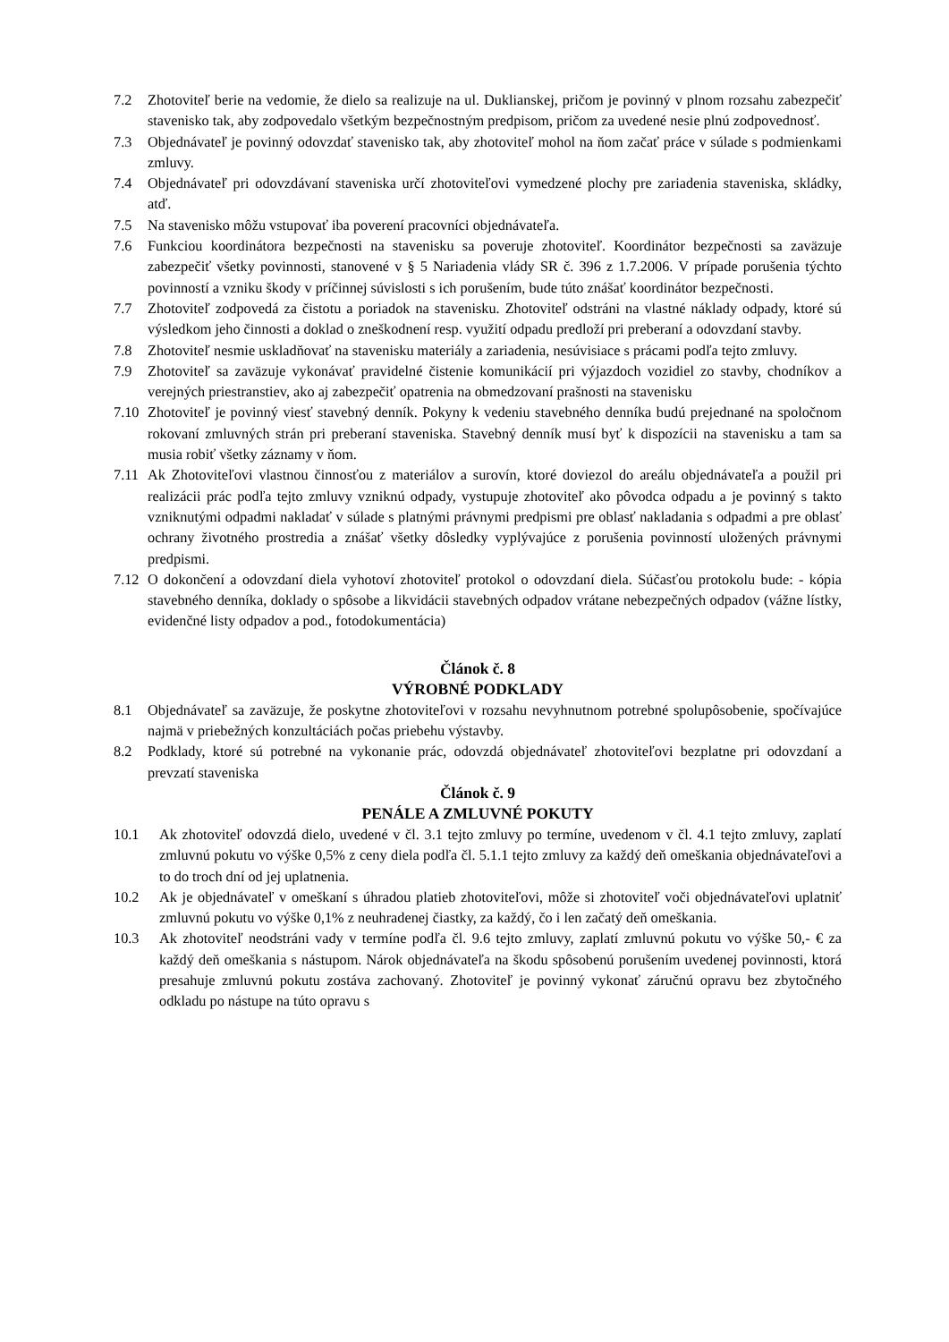7.2 Zhotoviteľ berie na vedomie, že dielo sa realizuje na ul. Duklianskej, pričom je povinný v plnom rozsahu zabezpečiť stavenisko tak, aby zodpovedalo všetkým bezpečnostným predpisom, pričom za uvedené nesie plnú zodpovednosť.
7.3 Objednávateľ je povinný odovzdať stavenisko tak, aby zhotoviteľ mohol na ňom začať práce v súlade s podmienkami zmluvy.
7.4 Objednávateľ pri odovzdávaní staveniska určí zhotoviteľovi vymedzené plochy pre zariadenia staveniska, skládky, atď.
7.5 Na stavenisko môžu vstupovať iba poverení pracovníci objednávateľa.
7.6 Funkciou koordinátora bezpečnosti na stavenisku sa poveruje zhotoviteľ. Koordinátor bezpečnosti sa zaväzuje zabezpečiť všetky povinnosti, stanovené v § 5 Nariadenia vlády SR č. 396 z 1.7.2006. V prípade porušenia týchto povinností a vzniku škody v príčinnej súvislosti s ich porušením, bude túto znášať koordinátor bezpečnosti.
7.7 Zhotoviteľ zodpovedá za čistotu a poriadok na stavenisku. Zhotoviteľ odstráni na vlastné náklady odpady, ktoré sú výsledkom jeho činnosti a doklad o zneškodnení resp. využití odpadu predloží pri preberaní a odovzdaní stavby.
7.8 Zhotoviteľ nesmie uskladňovať na stavenisku materiály a zariadenia, nesúvisiace s prácami podľa tejto zmluvy.
7.9 Zhotoviteľ sa zaväzuje vykonávať pravidelné čistenie komunikácií pri výjazdoch vozidiel zo stavby, chodníkov a verejných priestranstiev, ako aj zabezpečiť opatrenia na obmedzovaní prašnosti na stavenisku
7.10 Zhotoviteľ je povinný viesť stavebný denník. Pokyny k vedeniu stavebného denníka budú prejednané na spoločnom rokovaní zmluvných strán pri preberaní staveniska. Stavebný denník musí byť k dispozícii na stavenisku a tam sa musia robiť všetky záznamy v ňom.
7.11 Ak Zhotoviteľovi vlastnou činnosťou z materiálov a surovín, ktoré doviezol do areálu objednávateľa a použil pri realizácii prác podľa tejto zmluvy vzniknú odpady, vystupuje zhotoviteľ ako pôvodca odpadu a je povinný s takto vzniknutými odpadmi nakladať v súlade s platnými právnymi predpismi pre oblasť nakladania s odpadmi a pre oblasť ochrany životného prostredia a znášať všetky dôsledky vyplývajúce z porušenia povinností uložených právnymi predpismi.
7.12 O dokončení a odovzdaní diela vyhotoví zhotoviteľ protokol o odovzdaní diela. Súčasťou protokolu bude: - kópia stavebného denníka, doklady o spôsobe a likvidácii stavebných odpadov vrátane nebezpečných odpadov (vážne lístky, evidenčné listy odpadov a pod., fotodokumentácia)
Článok č. 8
VÝROBNÉ PODKLADY
8.1 Objednávateľ sa zaväzuje, že poskytne zhotoviteľovi v rozsahu nevyhnutnom potrebné spolupôsobenie, spočívajúce najmä v priebežných konzultáciách počas priebehu výstavby.
8.2 Podklady, ktoré sú potrebné na vykonanie prác, odovzdá objednávateľ zhotoviteľovi bezplatne pri odovzdaní a prevzatí staveniska
Článok č. 9
PENÁLE A ZMLUVNÉ POKUTY
10.1 Ak zhotoviteľ odovzdá dielo, uvedené v čl. 3.1 tejto zmluvy po termíne, uvedenom v čl. 4.1 tejto zmluvy, zaplatí zmluvnú pokutu vo výške 0,5% z ceny diela podľa čl. 5.1.1 tejto zmluvy za každý deň omeškania objednávateľovi a to do troch dní od jej uplatnenia.
10.2 Ak je objednávateľ v omeškaní s úhradou platieb zhotoviteľovi, môže si zhotoviteľ voči objednávateľovi uplatniť zmluvnú pokutu vo výške 0,1% z neuhradenej čiastky, za každý, čo i len začatý deň omeškania.
10.3 Ak zhotoviteľ neodstráni vady v termíne podľa čl. 9.6 tejto zmluvy, zaplatí zmluvnú pokutu vo výške 50,- € za každý deň omeškania s nástupom. Nárok objednávateľa na škodu spôsobenú porušením uvedenej povinnosti, ktorá presahuje zmluvnú pokutu zostáva zachovaný. Zhotoviteľ je povinný vykonať záručnú opravu bez zbytočného odkladu po nástupe na túto opravu s